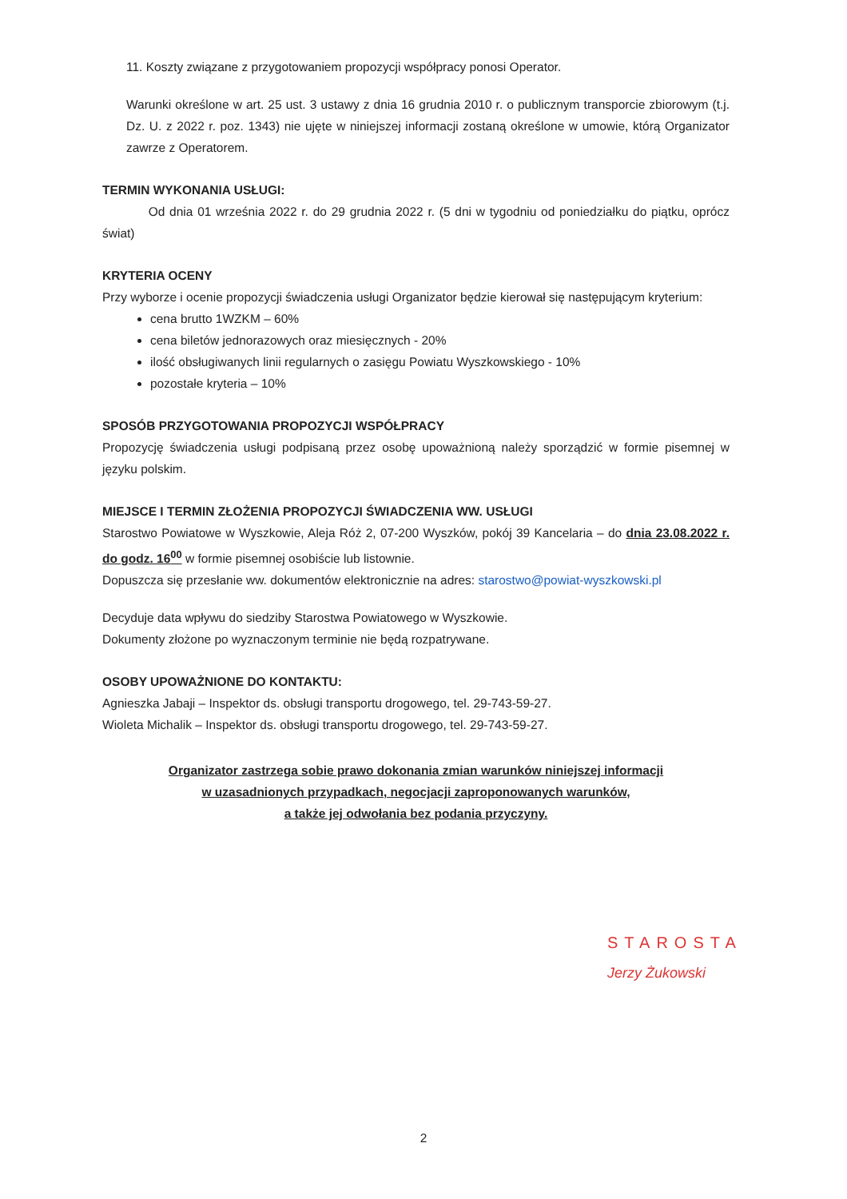11. Koszty związane z przygotowaniem propozycji współpracy ponosi Operator.
Warunki określone w art. 25 ust. 3 ustawy z dnia 16 grudnia 2010 r. o publicznym transporcie zbiorowym (t.j. Dz. U. z 2022 r. poz. 1343) nie ujęte w niniejszej informacji zostaną określone w umowie, którą Organizator zawrze z Operatorem.
TERMIN WYKONANIA USŁUGI:
Od dnia 01 września 2022 r. do 29 grudnia 2022 r. (5 dni w tygodniu od poniedziałku do piątku, oprócz świat)
KRYTERIA OCENY
Przy wyborze i ocenie propozycji świadczenia usługi Organizator będzie kierował się następującym kryterium:
cena brutto 1WZKM – 60%
cena biletów jednorazowych oraz miesięcznych - 20%
ilość obsługiwanych linii regularnych o zasięgu Powiatu Wyszkowskiego - 10%
pozostałe kryteria – 10%
SPOSÓB PRZYGOTOWANIA PROPOZYCJI WSPÓŁPRACY
Propozycję świadczenia usługi podpisaną przez osobę upoważnioną należy sporządzić w formie pisemnej w języku polskim.
MIEJSCE I TERMIN ZŁOŻENIA PROPOZYCJI ŚWIADCZENIA WW. USŁUGI
Starostwo Powiatowe w Wyszkowie, Aleja Róż 2, 07-200 Wyszków, pokój 39 Kancelaria – do dnia 23.08.2022 r. do godz. 16<sup>00</sup> w formie pisemnej osobiście lub listownie.
Dopuszcza się przesłanie ww. dokumentów elektronicznie na adres: starostwo@powiat-wyszkowski.pl
Decyduje data wpływu do siedziby Starostwa Powiatowego w Wyszkowie.
Dokumenty złożone po wyznaczonym terminie nie będą rozpatrywane.
OSOBY UPOWAŻNIONE DO KONTAKTU:
Agnieszka Jabaji – Inspektor ds. obsługi transportu drogowego, tel. 29-743-59-27.
Wioleta Michalik – Inspektor ds. obsługi transportu drogowego, tel. 29-743-59-27.
Organizator zastrzega sobie prawo dokonania zmian warunków niniejszej informacji
w uzasadnionych przypadkach, negocjacji zaproponowanych warunków,
a także jej odwołania bez podania przyczyny.
STAROSTA
Jerzy Żukowski
2